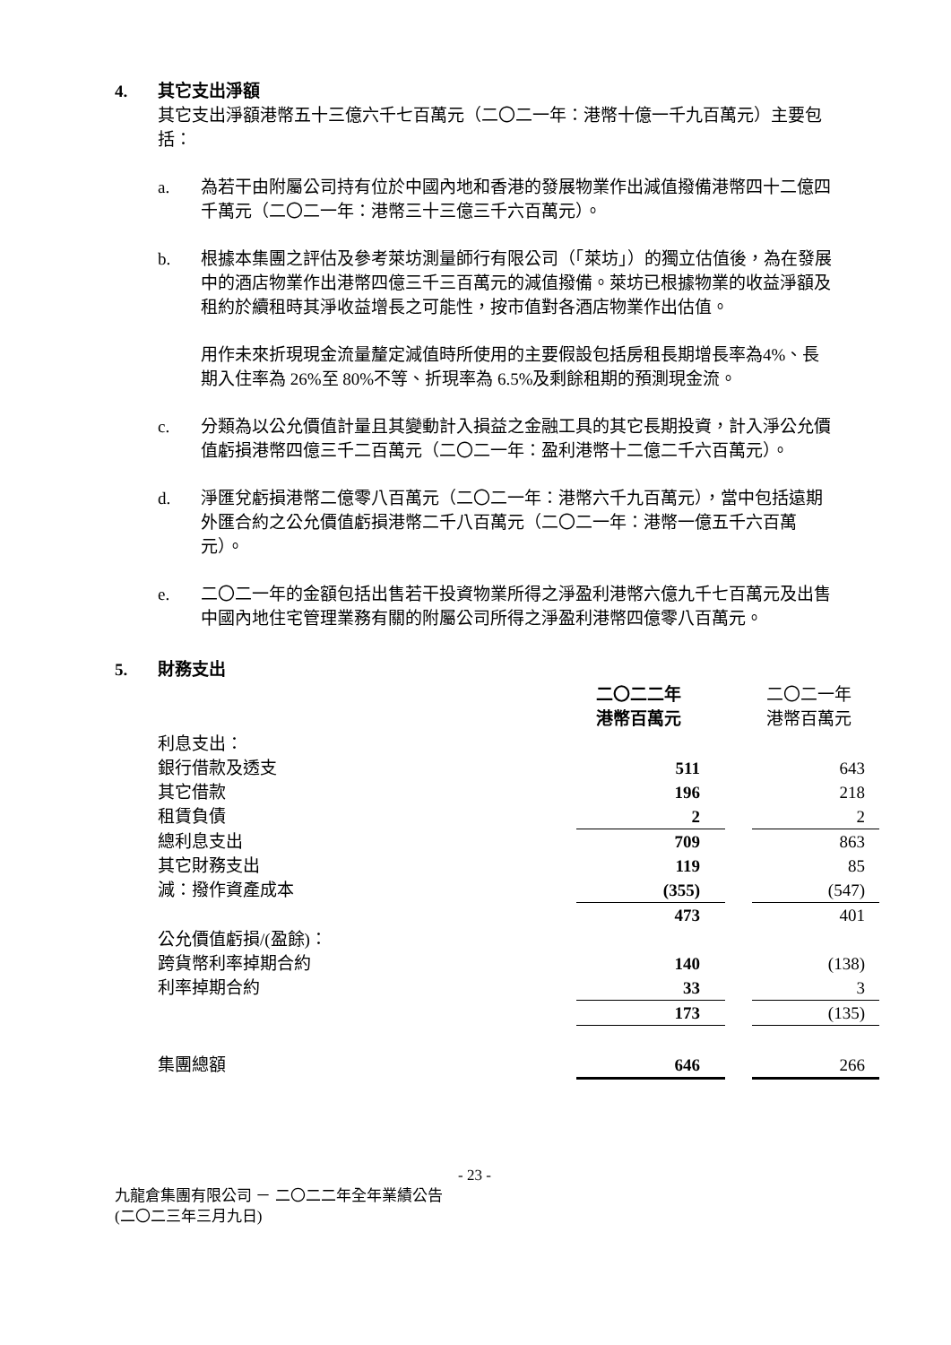4. 其它支出淨額
其它支出淨額港幣五十三億六千七百萬元（二〇二一年：港幣十億一千九百萬元）主要包括：
a. 為若干由附屬公司持有位於中國內地和香港的發展物業作出減值撥備港幣四十二億四千萬元（二〇二一年：港幣三十三億三千六百萬元）。
b. 根據本集團之評估及參考萊坊測量師行有限公司（「萊坊」）的獨立估值後，為在發展中的酒店物業作出港幣四億三千三百萬元的減值撥備。萊坊已根據物業的收益淨額及租約於續租時其淨收益增長之可能性，按市值對各酒店物業作出估值。
用作未來折現現金流量釐定減值時所使用的主要假設包括房租長期增長率為4%、長期入住率為 26%至 80%不等、折現率為 6.5%及剩餘租期的預測現金流。
c. 分類為以公允價值計量且其變動計入損益之金融工具的其它長期投資，計入淨公允價值虧損港幣四億三千二百萬元（二〇二一年：盈利港幣十二億二千六百萬元）。
d. 淨匯兌虧損港幣二億零八百萬元（二〇二一年：港幣六千九百萬元），當中包括遠期外匯合約之公允價值虧損港幣二千八百萬元（二〇二一年：港幣一億五千六百萬元）。
e. 二〇二一年的金額包括出售若干投資物業所得之淨盈利港幣六億九千七百萬元及出售中國內地住宅管理業務有關的附屬公司所得之淨盈利港幣四億零八百萬元。
5. 財務支出
| | 二〇二二年 港幣百萬元 | | 二〇二一年 港幣百萬元 |
| 利息支出： | | | |
| 銀行借款及透支 | 511 | | 643 |
| 其它借款 | 196 | | 218 |
| 租賃負債 | 2 | | 2 |
| 總利息支出 | 709 | | 863 |
| 其它財務支出 | 119 | | 85 |
| 減：撥作資產成本 | (355) | | (547) |
| | 473 | | 401 |
| 公允價值虧損/(盈餘)： | | | |
| 跨貨幣利率掉期合約 | 140 | | (138) |
| 利率掉期合約 | 33 | | 3 |
| | 173 | | (135) |
| 集團總額 | 646 | | 266 |
- 23 -
九龍倉集團有限公司 － 二〇二二年全年業績公告
(二〇二三年三月九日)